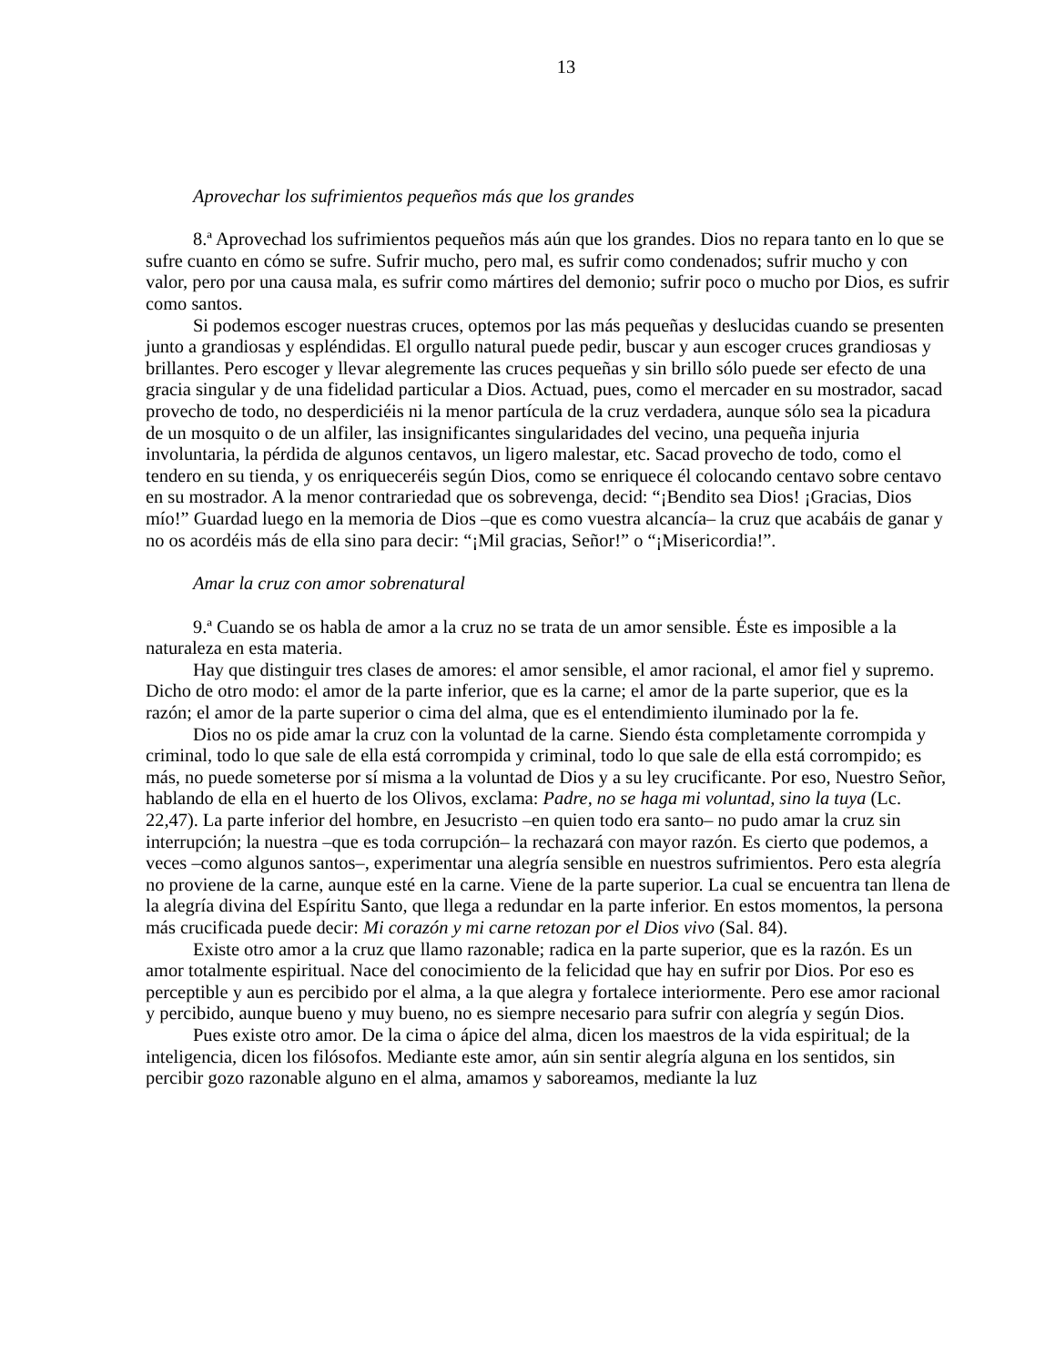13
Aprovechar los sufrimientos pequeños más que los grandes
8.ª Aprovechad los sufrimientos pequeños más aún que los grandes. Dios no repara tanto en lo que se sufre cuanto en cómo se sufre. Sufrir mucho, pero mal, es sufrir como condenados; sufrir mucho y con valor, pero por una causa mala, es sufrir como mártires del demonio; sufrir poco o mucho por Dios, es sufrir como santos.
Si podemos escoger nuestras cruces, optemos por las más pequeñas y deslucidas cuando se presenten junto a grandiosas y espléndidas. El orgullo natural puede pedir, buscar y aun escoger cruces grandiosas y brillantes. Pero escoger y llevar alegremente las cruces pequeñas y sin brillo sólo puede ser efecto de una gracia singular y de una fidelidad particular a Dios. Actuad, pues, como el mercader en su mostrador, sacad provecho de todo, no desperdiciéis ni la menor partícula de la cruz verdadera, aunque sólo sea la picadura de un mosquito o de un alfiler, las insignificantes singularidades del vecino, una pequeña injuria involuntaria, la pérdida de algunos centavos, un ligero malestar, etc. Sacad provecho de todo, como el tendero en su tienda, y os enriqueceréis según Dios, como se enriquece él colocando centavo sobre centavo en su mostrador. A la menor contrariedad que os sobrevenga, decid: “¡Bendito sea Dios! ¡Gracias, Dios mío!” Guardad luego en la memoria de Dios –que es como vuestra alcancía– la cruz que acabáis de ganar y no os acordéis más de ella sino para decir: “¡Mil gracias, Señor!” o “¡Misericordia!”.
Amar la cruz con amor sobrenatural
9.ª Cuando se os habla de amor a la cruz no se trata de un amor sensible. Éste es imposible a la naturaleza en esta materia.
Hay que distinguir tres clases de amores: el amor sensible, el amor racional, el amor fiel y supremo. Dicho de otro modo: el amor de la parte inferior, que es la carne; el amor de la parte superior, que es la razón; el amor de la parte superior o cima del alma, que es el entendimiento iluminado por la fe.
Dios no os pide amar la cruz con la voluntad de la carne. Siendo ésta completamente corrompida y criminal, todo lo que sale de ella está corrompida y criminal, todo lo que sale de ella está corrompido; es más, no puede someterse por sí misma a la voluntad de Dios y a su ley crucificante. Por eso, Nuestro Señor, hablando de ella en el huerto de los Olivos, exclama: Padre, no se haga mi voluntad, sino la tuya (Lc. 22,47). La parte inferior del hombre, en Jesucristo –en quien todo era santo– no pudo amar la cruz sin interrupción; la nuestra –que es toda corrupción– la rechazará con mayor razón. Es cierto que podemos, a veces –como algunos santos–, experimentar una alegría sensible en nuestros sufrimientos. Pero esta alegría no proviene de la carne, aunque esté en la carne. Viene de la parte superior. La cual se encuentra tan llena de la alegría divina del Espíritu Santo, que llega a redundar en la parte inferior. En estos momentos, la persona más crucificada puede decir: Mi corazón y mi carne retozan por el Dios vivo (Sal. 84).
Existe otro amor a la cruz que llamo razonable; radica en la parte superior, que es la razón. Es un amor totalmente espiritual. Nace del conocimiento de la felicidad que hay en sufrir por Dios. Por eso es perceptible y aun es percibido por el alma, a la que alegra y fortalece interiormente. Pero ese amor racional y percibido, aunque bueno y muy bueno, no es siempre necesario para sufrir con alegría y según Dios.
Pues existe otro amor. De la cima o ápice del alma, dicen los maestros de la vida espiritual; de la inteligencia, dicen los filósofos. Mediante este amor, aún sin sentir alegría alguna en los sentidos, sin percibir gozo razonable alguno en el alma, amamos y saboreamos, mediante la luz